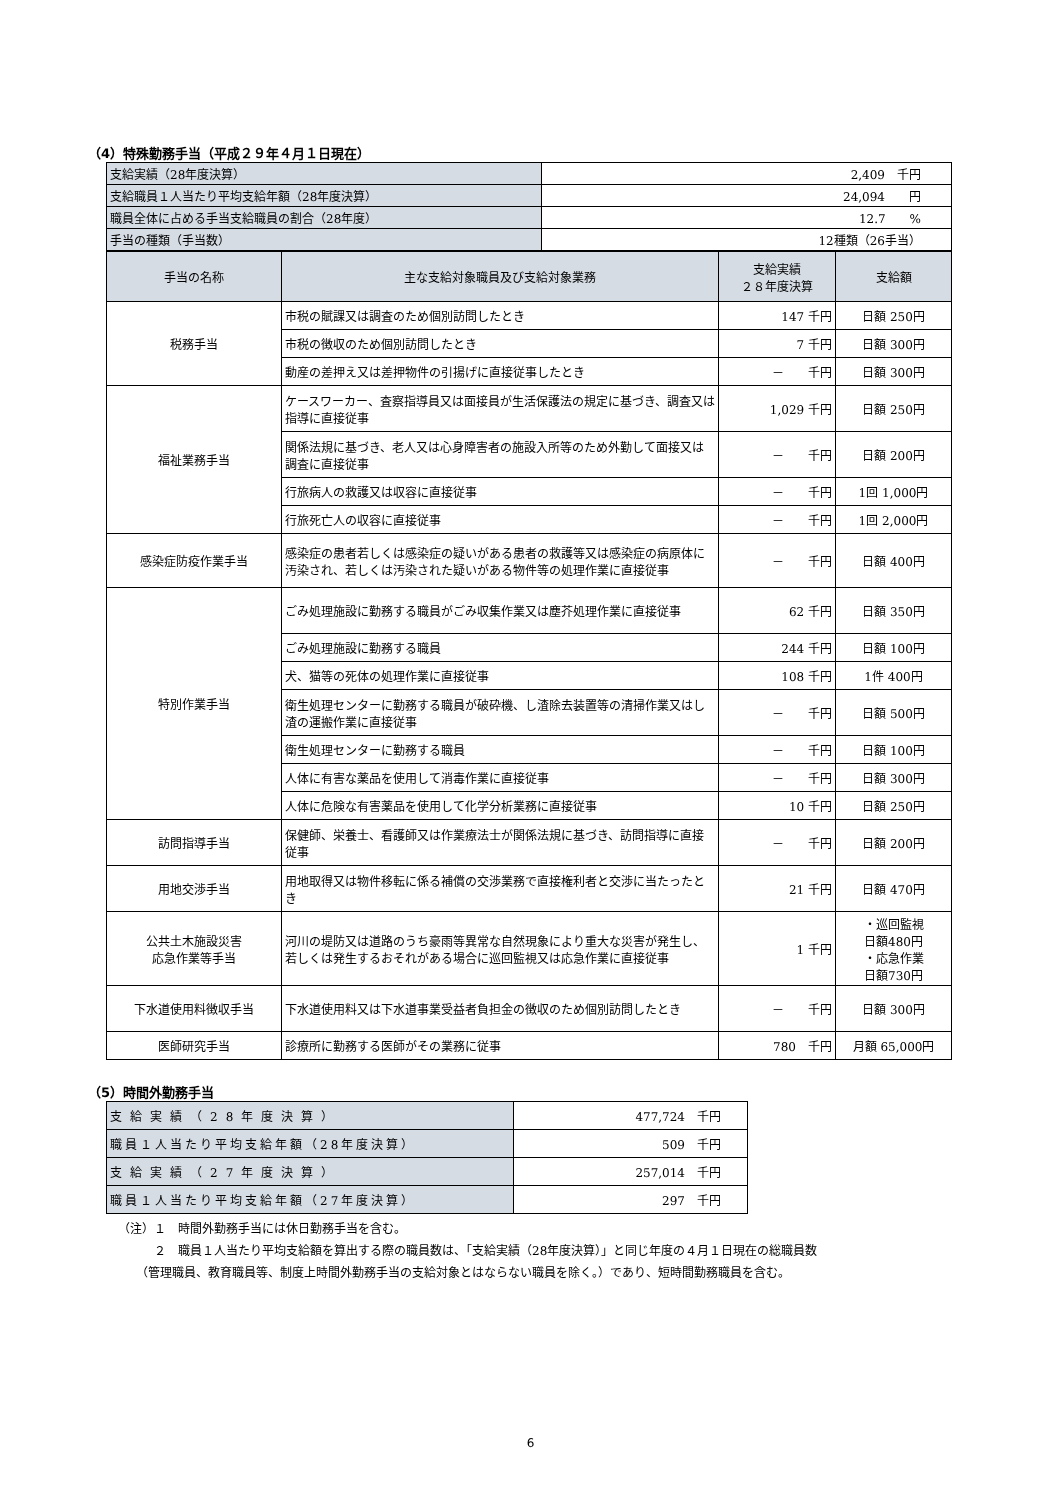（4）特殊勤務手当（平成２９年４月１日現在）
| 支給実績（28年度決算） | 2,409 千円 |
| 支給職員１人当たり平均支給年額（28年度決算） | 24,094 円 |
| 職員全体に占める手当支給職員の割合（28年度） | 12.7 % |
| 手当の種類（手当数） | 12種類（26手当） |
| 手当の名称 | 主な支給対象職員及び支給対象業務 | 支給実績 ２８年度決算 | 支給額 |
| --- | --- | --- | --- |
| 税務手当 | 市税の賦課又は調査のため個別訪問したとき | 147 千円 | 日額 250円 |
| | 市税の徴収のため個別訪問したとき | 7 千円 | 日額 300円 |
| | 動産の差押え又は差押物件の引揚げに直接従事したとき | － 千円 | 日額 300円 |
| 福祉業務手当 | ケースワーカー、査察指導員又は面接員が生活保護法の規定に基づき、調査又は指導に直接従事 | 1,029 千円 | 日額 250円 |
| | 関係法規に基づき、老人又は心身障害者の施設入所等のため外勤して面接又は調査に直接従事 | － 千円 | 日額 200円 |
| | 行旅病人の救護又は収容に直接従事 | － 千円 | 1回 1,000円 |
| | 行旅死亡人の収容に直接従事 | － 千円 | 1回 2,000円 |
| 感染症防疫作業手当 | 感染症の患者若しくは感染症の疑いがある患者の救護等又は感染症の病原体に汚染され、若しくは汚染された疑いがある物件等の処理作業に直接従事 | － 千円 | 日額 400円 |
| 特別作業手当 | ごみ処理施設に勤務する職員がごみ収集作業又は塵芥処理作業に直接従事 | 62 千円 | 日額 350円 |
| | ごみ処理施設に勤務する職員 | 244 千円 | 日額 100円 |
| | 犬、猫等の死体の処理作業に直接従事 | 108 千円 | 1件 400円 |
| | 衛生処理センターに勤務する職員が破砕機、し渣除去装置等の清掃作業又はし渣の運搬作業に直接従事 | － 千円 | 日額 500円 |
| | 衛生処理センターに勤務する職員 | － 千円 | 日額 100円 |
| | 人体に有害な薬品を使用して消毒作業に直接従事 | － 千円 | 日額 300円 |
| | 人体に危険な有害薬品を使用して化学分析業務に直接従事 | 10 千円 | 日額 250円 |
| 訪問指導手当 | 保健師、栄養士、看護師又は作業療法士が関係法規に基づき、訪問指導に直接従事 | － 千円 | 日額 200円 |
| 用地交渉手当 | 用地取得又は物件移転に係る補償の交渉業務で直接権利者と交渉に当たったとき | 21 千円 | 日額 470円 |
| 公共土木施設災害 応急作業等手当 | 河川の堤防又は道路のうち豪雨等異常な自然現象により重大な災害が発生し、若しくは発生するおそれがある場合に巡回監視又は応急作業に直接従事 | 1 千円 | ・巡回監視 日額480円 ・応急作業 日額730円 |
| 下水道使用料徴収手当 | 下水道使用料又は下水道事業受益者負担金の徴収のため個別訪問したとき | － 千円 | 日額 300円 |
| 医師研究手当 | 診療所に勤務する医師がその業務に従事 | 780 千円 | 月額 65,000円 |
（5）時間外勤務手当
| 支給実績（28年度決算） | 477,724 千円 |
| 職員１人当たり平均支給年額（28年度決算） | 509 千円 |
| 支給実績（27年度決算） | 257,014 千円 |
| 職員１人当たり平均支給年額（27年度決算） | 297 千円 |
（注）１　時間外勤務手当には休日勤務手当を含む。
　　　２　職員１人当たり平均支給額を算出する際の職員数は、「支給実績（28年度決算）」と同じ年度の４月１日現在の総職員数
　　（管理職員、教育職員等、制度上時間外勤務手当の支給対象とはならない職員を除く。）であり、短時間勤務職員を含む。
6